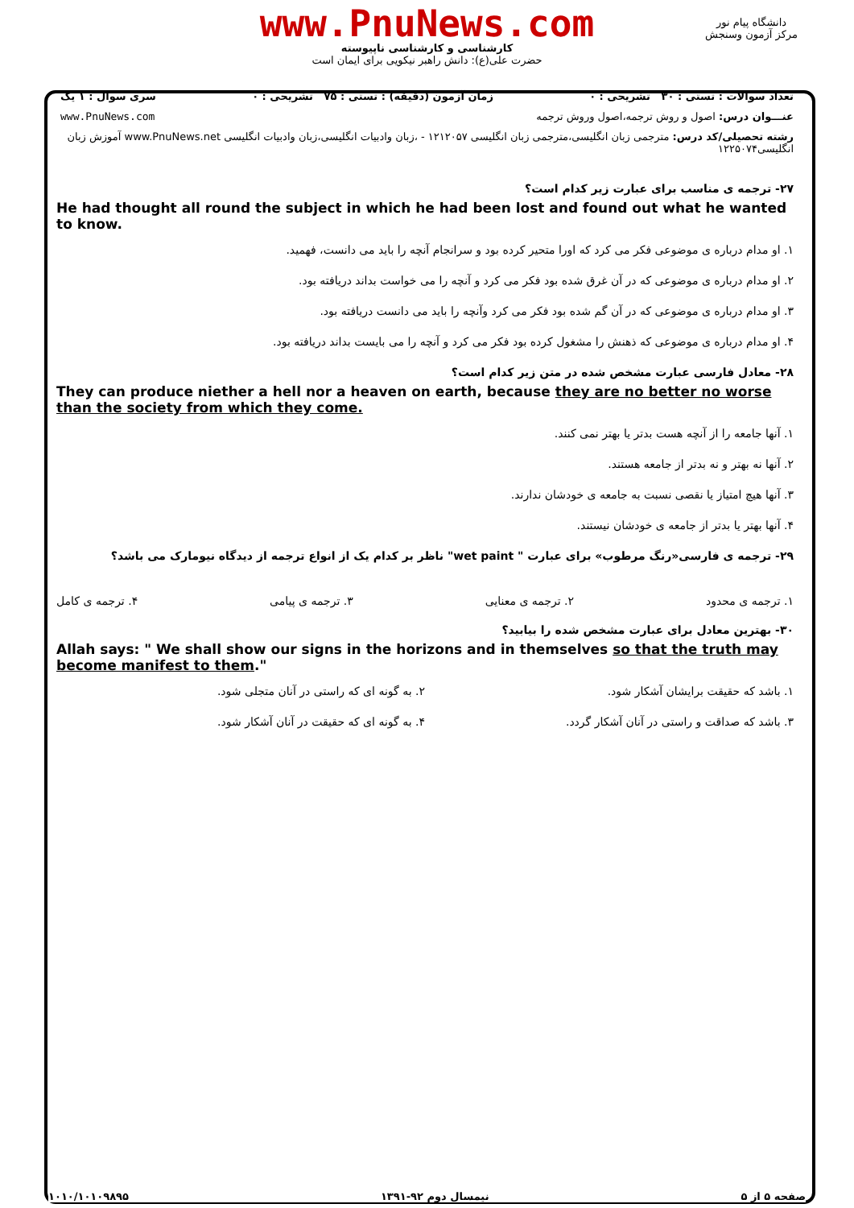www.PnuNews.com
کارشناسی و کارشناسی ناپیوسته
حضرت علی(ع): دانش راهبر نیکویی برای ایمان است
دانشگاه پیام نور
مرکز آزمون وسنجش
تعداد سوالات : تستی : ۳۰ تشریحی : ۰ زمان آزمون (دقیقه) : تستی : ۷۵ تشریحی : ۰ سری سوال : ۱ یک
عنـــوان درس: اصول و روش ترجمه،اصول وروش ترجمه www.PnuNews.com
رشته تحصیلی/کد درس: مترجمی زبان انگلیسی،مترجمی زبان انگلیسی ۱۲۱۲۰۵۷ - ،زبان وادبیات انگلیسی،زبان وادبیات انگلیسی www.PnuNews.net آموزش زبان انگلیسی۱۲۲۵۰۷۴
۲۷- ترجمه ی مناسب برای عبارت زیر کدام است؟
He had thought all round the subject in which he had been lost and found out what he wanted to know.
۱. او مدام درباره ی موضوعی فکر می کرد که اورا متحیر کرده بود و سرانجام آنچه را باید می دانست، فهمید.
۲. او مدام درباره ی موضوعی که در آن غرق شده بود فکر می کرد و آنچه را می خواست بداند دریافته بود.
۳. او مدام درباره ی موضوعی که در آن گم شده بود فکر می کرد وآنچه را باید می دانست دریافته بود.
۴. او مدام درباره ی موضوعی که ذهنش را مشغول کرده بود فکر می کرد و آنچه را می بایست بداند دریافته بود.
۲۸- معادل فارسی عبارت مشخص شده در متن زیر کدام است؟
They can produce niether a hell nor a heaven on earth, because they are no better no worse than the society from which they come.
۱. آنها جامعه را از آنچه هست بدتر یا بهتر نمی کنند.
۲. آنها نه بهتر و نه بدتر از جامعه هستند.
۳. آنها هیچ امتیاز یا نقصی نسبت به جامعه ی خودشان ندارند.
۴. آنها بهتر یا بدتر از جامعه ی خودشان نیستند.
۲۹- ترجمه ی فارسی«رنگ مرطوب» برای عبارت " wet paint" ناظر بر کدام یک از انواع ترجمه از دیدگاه نیومارک می باشد؟
۱. ترجمه ی محدود ۲. ترجمه ی معنایی ۳. ترجمه ی پیامی ۴. ترجمه ی کامل
۳۰- بهترین معادل برای عبارت مشخص شده را بیابید؟
Allah says: " We shall show our signs in the horizons and in themselves so that the truth may become manifest to them."
۱. باشد که حقیقت برایشان آشکار شود. ۲. به گونه ای که راستی در آنان متجلی شود. ۳. باشد که صداقت و راستی در آنان آشکار گردد. ۴. به گونه ای که حقیقت در آنان آشکار شود.
صفحه ۵ از ۵ نیمسال دوم ۹۲-۱۳۹۱ ۱۰۱۰/۱۰۱۰۹۸۹۵